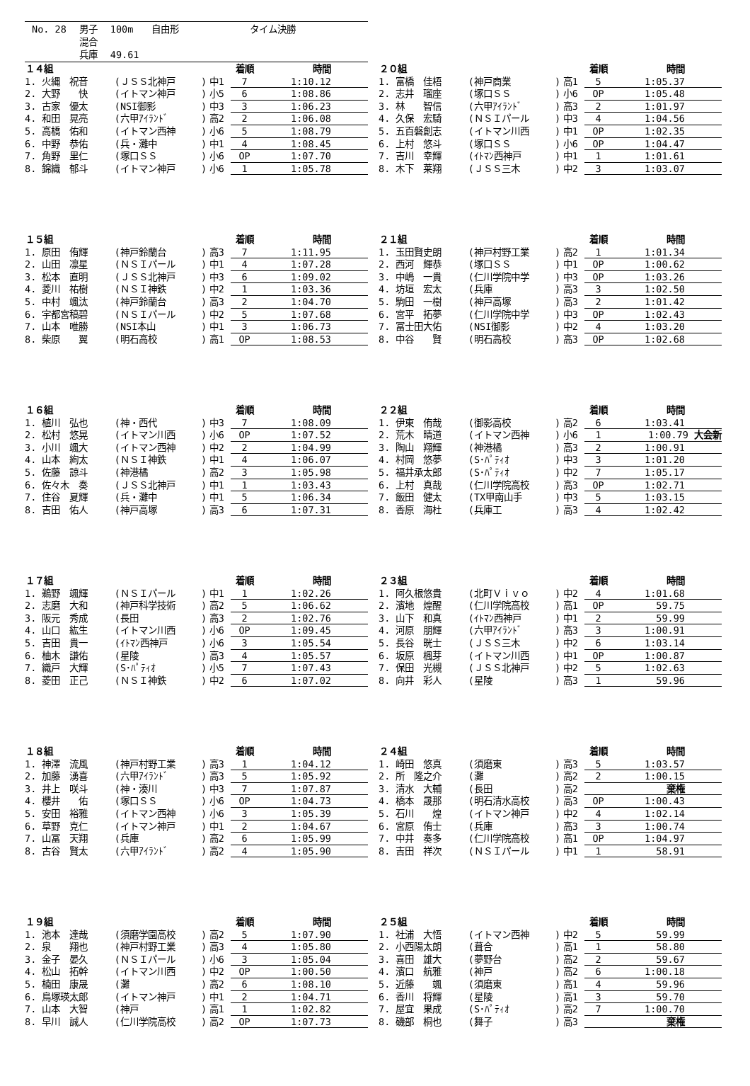| No. 28 | 男子 | 100m | 自由形 | タイム決勝 |
| | 混合 | | | |
| | 兵庫 | 49.61 | | |
| １４組 | | | | 着順 | 時間 |
| --- | --- | --- | --- | --- | --- |
| 1. 火縄 祝音 | (ＪＳＳ北神戸 | ) | 中1 | 7 | 1:10.12 |
| 2. 大野 快 | (イトマン神戸 | ) | 小5 | 6 | 1:08.86 |
| 3. 古家 優太 | (NSI御影 | ) | 中3 | 3 | 1:06.23 |
| 4. 和田 晃亮 | (六甲ｱｲﾗﾝﾄﾞ | ) | 高2 | 2 | 1:06.08 |
| 5. 高橋 佑和 | (イトマン西神 | ) | 小6 | 5 | 1:08.79 |
| 6. 中野 恭佑 | (兵・灘中 | ) | 中1 | 4 | 1:08.45 |
| 7. 角野 里仁 | (塚口ＳＳ | ) | 小6 | OP | 1:07.70 |
| 8. 錦織 郁斗 | (イトマン神戸 | ) | 小6 | 1 | 1:05.78 |
| ２０組 | | | | 着順 | 時間 |
| --- | --- | --- | --- | --- | --- |
| 1. 富橋 佳梧 | (神戸商業 | ) | 高1 | 5 | 1:05.37 |
| 2. 志井 瑠座 | (塚口ＳＳ | ) | 小6 | OP | 1:05.48 |
| 3. 林 智信 | (六甲ｱｲﾗﾝﾄﾞ | ) | 高3 | 2 | 1:01.97 |
| 4. 久保 宏騎 | (ＮＳＩパール | ) | 中3 | 4 | 1:04.56 |
| 5. 五百磐創志 | (イトマン川西 | ) | 中1 | OP | 1:02.35 |
| 6. 上村 悠斗 | (塚口ＳＳ | ) | 小6 | OP | 1:04.47 |
| 7. 吉川 幸輝 | (ｲﾄﾏﾝ西神戸 | ) | 中1 | 1 | 1:01.61 |
| 8. 木下 莱翔 | (ＪＳＳ三木 | ) | 中2 | 3 | 1:03.07 |
| １５組 | | | | 着順 | 時間 |
| --- | --- | --- | --- | --- | --- |
| 1. 原田 侑輝 | (神戸鈴蘭台 | ) | 高3 | 7 | 1:11.95 |
| 2. 山田 凛星 | (ＮＳＩパール | ) | 中1 | 4 | 1:07.28 |
| 3. 松本 直明 | (ＪＳＳ北神戸 | ) | 中3 | 6 | 1:09.02 |
| 4. 菱川 祐樹 | (ＮＳＩ神鉄 | ) | 中2 | 1 | 1:03.36 |
| 5. 中村 颯汰 | (神戸鈴蘭台 | ) | 高3 | 2 | 1:04.70 |
| 6. 宇都宮稿碧 | (ＮＳＩパール | ) | 中2 | 5 | 1:07.68 |
| 7. 山本 唯勝 | (NSI本山 | ) | 中1 | 3 | 1:06.73 |
| 8. 柴原 翼 | (明石高校 | ) | 高1 | OP | 1:08.53 |
| ２１組 | | | | 着順 | 時間 |
| --- | --- | --- | --- | --- | --- |
| 1. 玉田賢史朗 | (神戸村野工業 | ) | 高2 | 1 | 1:01.34 |
| 2. 西河 輝恭 | (塚口ＳＳ | ) | 中1 | OP | 1:00.62 |
| 3. 中嶋 一貴 | (仁川学院中学 | ) | 中3 | OP | 1:03.26 |
| 4. 坊垣 宏太 | (兵庫 | ) | 高3 | 3 | 1:02.50 |
| 5. 駒田 一樹 | (神戸高塚 | ) | 高3 | 2 | 1:01.42 |
| 6. 宮平 拓夢 | (仁川学院中学 | ) | 中3 | OP | 1:02.43 |
| 7. 冨士田大佑 | (NSI御影 | ) | 中2 | 4 | 1:03.20 |
| 8. 中谷 賢 | (明石高校 | ) | 高3 | OP | 1:02.68 |
| １６組 | | | | 着順 | 時間 |
| --- | --- | --- | --- | --- | --- |
| 1. 植川 弘也 | (神・西代 | ) | 中3 | 7 | 1:08.09 |
| 2. 松村 悠晃 | (イトマン川西 | ) | 小6 | OP | 1:07.52 |
| 3. 小川 颯大 | (イトマン西神 | ) | 中2 | 2 | 1:04.99 |
| 4. 山本 絢太 | (ＮＳＩ神鉄 | ) | 中1 | 4 | 1:06.07 |
| 5. 佐藤 諒斗 | (神港橘 | ) | 高2 | 3 | 1:05.98 |
| 6. 佐々木 奏 | (ＪＳＳ北神戸 | ) | 中1 | 1 | 1:03.43 |
| 7. 住谷 夏輝 | (兵・灘中 | ) | 中1 | 5 | 1:06.34 |
| 8. 吉田 佑人 | (神戸高塚 | ) | 高3 | 6 | 1:07.31 |
| ２２組 | | | | 着順 | 時間 |
| --- | --- | --- | --- | --- | --- |
| 1. 伊東 侑哉 | (御影高校 | ) | 高2 | 6 | 1:03.41 |
| 2. 荒木 晴道 | (イトマン西神 | ) | 小6 | 1 | 1:00.79 大会新 |
| 3. 陶山 翔輝 | (神港橘 | ) | 高3 | 2 | 1:00.91 |
| 4. 村岡 悠夢 | (S･ﾊﾟﾃｨｵ | ) | 中3 | 3 | 1:01.20 |
| 5. 福井承太郎 | (S･ﾊﾟﾃｨｵ | ) | 中2 | 7 | 1:05.17 |
| 6. 上村 真哉 | (仁川学院高校 | ) | 高3 | OP | 1:02.71 |
| 7. 飯田 健太 | (TX甲南山手 | ) | 中3 | 5 | 1:03.15 |
| 8. 香原 海杜 | (兵庫工 | ) | 高3 | 4 | 1:02.42 |
| １７組 | | | | 着順 | 時間 |
| --- | --- | --- | --- | --- | --- |
| 1. 鵜野 颯輝 | (ＮＳＩパール | ) | 中1 | 1 | 1:02.26 |
| 2. 志磨 大和 | (神戸科学技術 | ) | 高2 | 5 | 1:06.62 |
| 3. 阪元 秀成 | (長田 | ) | 高3 | 2 | 1:02.76 |
| 4. 山口 紘生 | (イトマン川西 | ) | 小6 | OP | 1:09.45 |
| 5. 吉田 貴一 | (ｲﾄﾏﾝ西神戸 | ) | 小6 | 3 | 1:05.54 |
| 6. 柚木 謙佑 | (星陵 | ) | 高3 | 4 | 1:05.57 |
| 7. 織戸 大輝 | (S･ﾊﾟﾃｨｵ | ) | 小5 | 7 | 1:07.43 |
| 8. 菱田 正己 | (ＮＳＩ神鉄 | ) | 中2 | 6 | 1:07.02 |
| ２３組 | | | | 着順 | 時間 |
| --- | --- | --- | --- | --- | --- |
| 1. 阿久根悠貴 | (北町Ｖｉｖｏ | ) | 中2 | 4 | 1:01.68 |
| 2. 濱地 煌醒 | (仁川学院高校 | ) | 高1 | OP | 59.75 |
| 3. 山下 和真 | (ｲﾄﾏﾝ西神戸 | ) | 中1 | 2 | 59.99 |
| 4. 河原 朋輝 | (六甲ｱｲﾗﾝﾄﾞ | ) | 高3 | 3 | 1:00.91 |
| 5. 長谷 晄士 | (ＪＳＳ三木 | ) | 中2 | 6 | 1:03.14 |
| 6. 坂原 楓芽 | (イトマン川西 | ) | 中1 | OP | 1:00.87 |
| 7. 保田 光槻 | (ＪＳＳ北神戸 | ) | 中2 | 5 | 1:02.63 |
| 8. 向井 彩人 | (星陵 | ) | 高3 | 1 | 59.96 |
| １８組 | | | | 着順 | 時間 |
| --- | --- | --- | --- | --- | --- |
| 1. 神澤 流風 | (神戸村野工業 | ) | 高3 | 1 | 1:04.12 |
| 2. 加藤 湧喜 | (六甲ｱｲﾗﾝﾄﾞ | ) | 高3 | 5 | 1:05.92 |
| 3. 井上 咲斗 | (神・湊川 | ) | 中3 | 7 | 1:07.87 |
| 4. 櫻井 佑 | (塚口ＳＳ | ) | 小6 | OP | 1:04.73 |
| 5. 安田 裕雅 | (イトマン西神 | ) | 小6 | 3 | 1:05.39 |
| 6. 草野 克仁 | (イトマン神戸 | ) | 中1 | 2 | 1:04.67 |
| 7. 山冨 天翔 | (兵庫 | ) | 高2 | 6 | 1:05.99 |
| 8. 古谷 賢太 | (六甲ｱｲﾗﾝﾄﾞ | ) | 高2 | 4 | 1:05.90 |
| ２４組 | | | | 着順 | 時間 |
| --- | --- | --- | --- | --- | --- |
| 1. 崎田 悠真 | (須磨東 | ) | 高3 | 5 | 1:03.57 |
| 2. 所 隆之介 | (灘 | ) | 高2 | 2 | 1:00.15 |
| 3. 清水 大輔 | (長田 | ) | 高2 | | 棄権 |
| 4. 橋本 晟那 | (明石清水高校 | ) | 高3 | OP | 1:00.43 |
| 5. 石川 煌 | (イトマン神戸 | ) | 中2 | 4 | 1:02.14 |
| 6. 宮原 侑士 | (兵庫 | ) | 高3 | 3 | 1:00.74 |
| 7. 中井 奏多 | (仁川学院高校 | ) | 高1 | OP | 1:04.97 |
| 8. 吉田 祥次 | (ＮＳＩパール | ) | 中1 | 1 | 58.91 |
| １９組 | | | | 着順 | 時間 |
| --- | --- | --- | --- | --- | --- |
| 1. 池本 達哉 | (須磨学園高校 | ) | 高2 | 5 | 1:07.90 |
| 2. 泉 翔也 | (神戸村野工業 | ) | 高3 | 4 | 1:05.80 |
| 3. 金子 晏久 | (ＮＳＩパール | ) | 小6 | 3 | 1:05.04 |
| 4. 松山 拓幹 | (イトマン川西 | ) | 中2 | OP | 1:00.50 |
| 5. 楠田 康晟 | (灘 | ) | 高2 | 6 | 1:08.10 |
| 6. 鳥塚瑛太郎 | (イトマン神戸 | ) | 中1 | 2 | 1:04.71 |
| 7. 山本 大智 | (神戸 | ) | 高1 | 1 | 1:02.82 |
| 8. 早川 誠人 | (仁川学院高校 | ) | 高2 | OP | 1:07.73 |
| ２５組 | | | | 着順 | 時間 |
| --- | --- | --- | --- | --- | --- |
| 1. 社浦 大悟 | (イトマン西神 | ) | 中2 | 5 | 59.99 |
| 2. 小西陽太朗 | (葺合 | ) | 高1 | 1 | 58.80 |
| 3. 喜田 雄大 | (夢野台 | ) | 高2 | 2 | 59.67 |
| 4. 濱口 航雅 | (神戸 | ) | 高2 | 6 | 1:00.18 |
| 5. 近藤 颯 | (須磨東 | ) | 高1 | 4 | 59.96 |
| 6. 香川 将輝 | (星陵 | ) | 高1 | 3 | 59.70 |
| 7. 屋宜 果成 | (S･ﾊﾟﾃｨｵ | ) | 高2 | 7 | 1:00.70 |
| 8. 磯部 桐也 | (舞子 | ) | 高3 | | 棄権 |